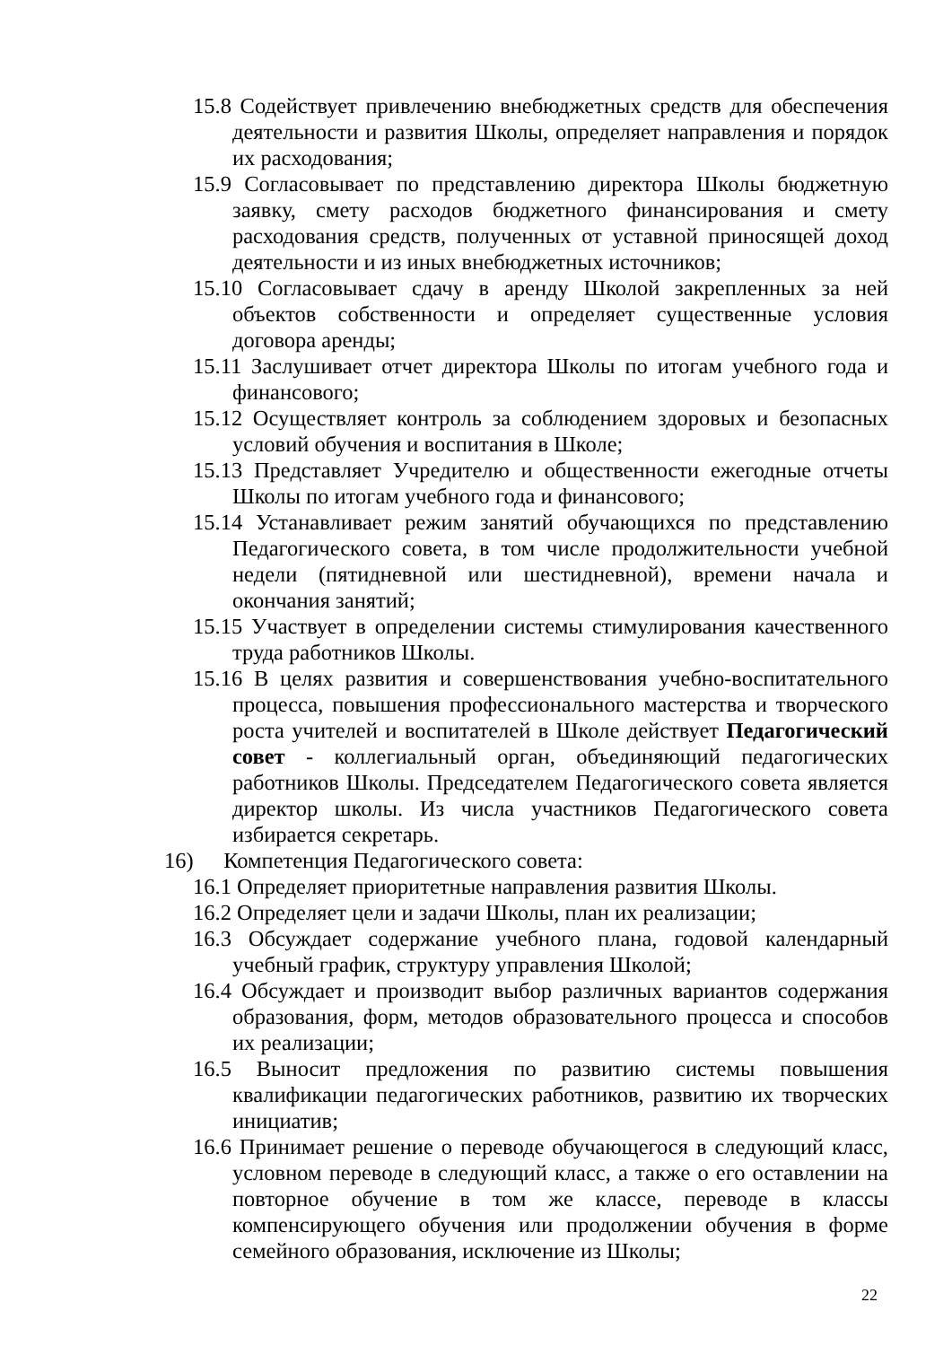15.8 Содействует привлечению внебюджетных средств для обеспечения деятельности и развития Школы, определяет направления и порядок их расходования;
15.9 Согласовывает по представлению директора Школы бюджетную заявку, смету расходов бюджетного финансирования и смету расходования средств, полученных от уставной приносящей доход деятельности и из иных внебюджетных источников;
15.10 Согласовывает сдачу в аренду Школой закрепленных за ней объектов собственности и определяет существенные условия договора аренды;
15.11 Заслушивает отчет директора Школы по итогам учебного года и финансового;
15.12 Осуществляет контроль за соблюдением здоровых и безопасных условий обучения и воспитания в Школе;
15.13 Представляет Учредителю и общественности ежегодные отчеты Школы по итогам учебного года и финансового;
15.14 Устанавливает режим занятий обучающихся по представлению Педагогического совета, в том числе продолжительности учебной недели (пятидневной или шестидневной), времени начала и окончания занятий;
15.15 Участвует в определении системы стимулирования качественного труда работников Школы.
15.16 В целях развития и совершенствования учебно-воспитательного процесса, повышения профессионального мастерства и творческого роста учителей и воспитателей в Школе действует Педагогический совет - коллегиальный орган, объединяющий педагогических работников Школы. Председателем Педагогического совета является директор школы. Из числа участников Педагогического совета избирается секретарь.
16) Компетенция Педагогического совета:
16.1 Определяет приоритетные направления развития Школы.
16.2 Определяет цели и задачи Школы, план их реализации;
16.3 Обсуждает содержание учебного плана, годовой календарный учебный график, структуру управления Школой;
16.4 Обсуждает и производит выбор различных вариантов содержания образования, форм, методов образовательного процесса и способов их реализации;
16.5 Выносит предложения по развитию системы повышения квалификации педагогических работников, развитию их творческих инициатив;
16.6 Принимает решение о переводе обучающегося в следующий класс, условном переводе в следующий класс, а также о его оставлении на повторное обучение в том же классе, переводе в классы компенсирующего обучения или продолжении обучения в форме семейного образования, исключение из Школы;
22